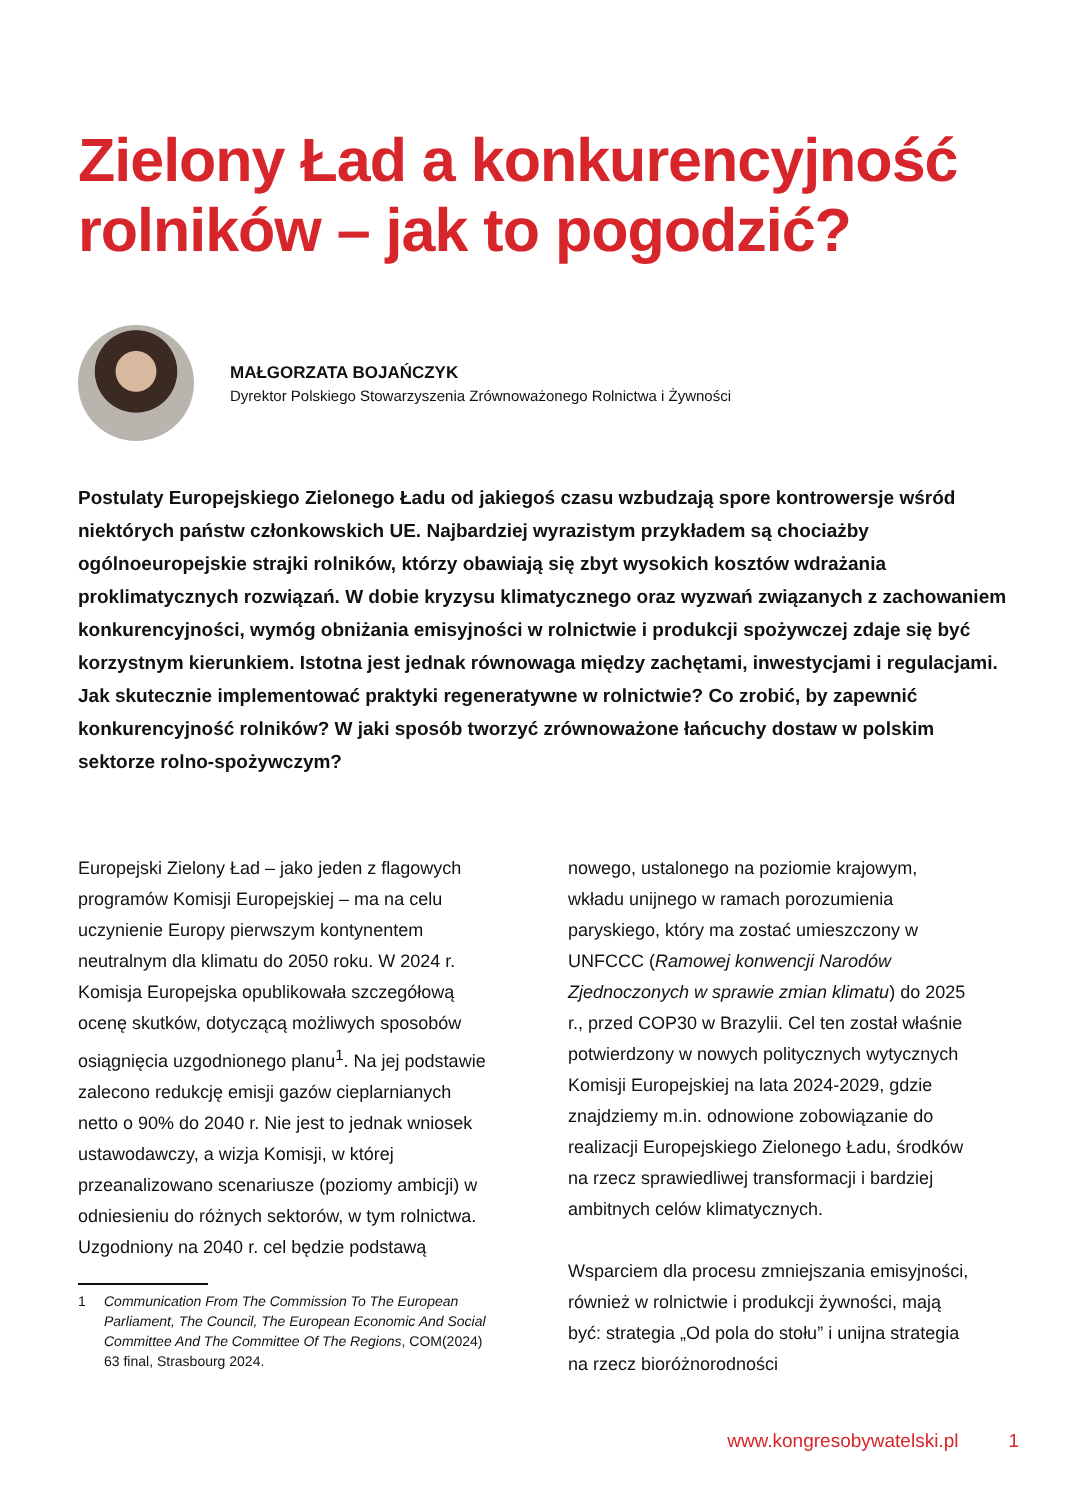Zielony Ład a konkurencyjność rolników – jak to pogodzić?
MAŁGORZATA BOJAŃCZYK
Dyrektor Polskiego Stowarzyszenia Zrównoważonego Rolnictwa i Żywności
Postulaty Europejskiego Zielonego Ładu od jakiegoś czasu wzbudzają spore kontrowersje wśród niektórych państw członkowskich UE. Najbardziej wyrazistym przykładem są chociażby ogólnoeuropejskie strajki rolników, którzy obawiają się zbyt wysokich kosztów wdrażania proklimatycznych rozwiązań. W dobie kryzysu klimatycznego oraz wyzwań związanych z zachowaniem konkurencyjności, wymóg obniżania emisyjności w rolnictwie i produkcji spożywczej zdaje się być korzystnym kierunkiem. Istotna jest jednak równowaga między zachętami, inwestycjami i regulacjami. Jak skutecznie implementować praktyki regeneratywne w rolnictwie? Co zrobić, by zapewnić konkurencyjność rolników? W jaki sposób tworzyć zrównoważone łańcuchy dostaw w polskim sektorze rolno-spożywczym?
Europejski Zielony Ład – jako jeden z flagowych programów Komisji Europejskiej – ma na celu uczynienie Europy pierwszym kontynentem neutralnym dla klimatu do 2050 roku. W 2024 r. Komisja Europejska opublikowała szczegółową ocenę skutków, dotyczącą możliwych sposobów osiągnięcia uzgodnionego planu<sup>1</sup>. Na jej podstawie zalecono redukcję emisji gazów cieplarnianych netto o 90% do 2040 r. Nie jest to jednak wniosek ustawodawczy, a wizja Komisji, w której przeanalizowano scenariusze (poziomy ambicji) w odniesieniu do różnych sektorów, w tym rolnictwa. Uzgodniony na 2040 r. cel będzie podstawą
1 Communication From The Commission To The European Parliament, The Council, The European Economic And Social Committee And The Committee Of The Regions, COM(2024) 63 final, Strasbourg 2024.
nowego, ustalonego na poziomie krajowym, wkładu unijnego w ramach porozumienia paryskiego, który ma zostać umieszczony w UNFCCC (Ramowej konwencji Narodów Zjednoczonych w sprawie zmian klimatu) do 2025 r., przed COP30 w Brazylii. Cel ten został właśnie potwierdzony w nowych politycznych wytycznych Komisji Europejskiej na lata 2024-2029, gdzie znajdziemy m.in. odnowione zobowiązanie do realizacji Europejskiego Zielonego Ładu, środków na rzecz sprawiedliwej transformacji i bardziej ambitnych celów klimatycznych.
Wsparciem dla procesu zmniejszania emisyjności, również w rolnictwie i produkcji żywności, mają być: strategia „Od pola do stołu” i unijna strategia na rzecz bioróżnorodności
www.kongresobywatelski.pl 1